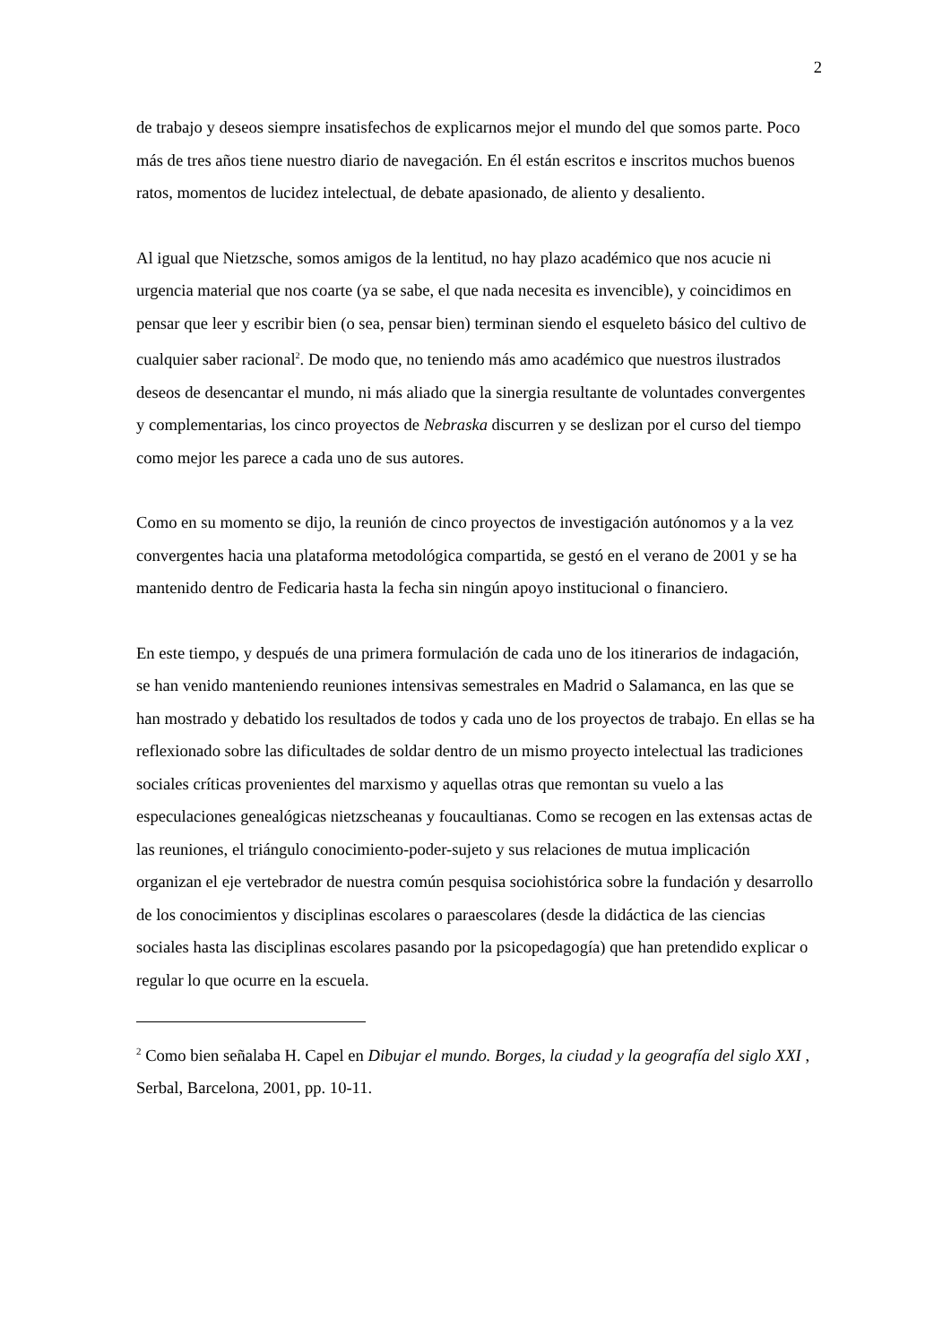2
de trabajo y deseos siempre insatisfechos de explicarnos mejor el mundo del que somos parte. Poco más de tres años tiene nuestro diario de navegación. En él están escritos e inscritos muchos buenos ratos, momentos de lucidez intelectual, de debate apasionado, de aliento y desaliento.
Al igual que Nietzsche, somos amigos de la lentitud, no hay plazo académico que nos acucie ni urgencia material que nos coarte (ya se sabe, el que nada necesita es invencible), y coincidimos en pensar que leer y escribir bien (o sea, pensar bien) terminan siendo el esqueleto básico del cultivo de cualquier saber racional<sup>2</sup>. De modo que, no teniendo más amo académico que nuestros ilustrados deseos de desencantar el mundo, ni más aliado que la sinergia resultante de voluntades convergentes y complementarias, los cinco proyectos de Nebraska discurren y se deslizan por el curso del tiempo como mejor les parece a cada uno de sus autores.
Como en su momento se dijo, la reunión de cinco proyectos de investigación autónomos y a la vez convergentes hacia una plataforma metodológica compartida, se gestó en el verano de 2001 y se ha mantenido dentro de Fedicaria hasta la fecha sin ningún apoyo institucional o financiero.
En este tiempo, y después de una primera formulación de cada uno de los itinerarios de indagación, se han venido manteniendo reuniones intensivas semestrales en Madrid o Salamanca, en las que se han mostrado y debatido los resultados de todos y cada uno de los proyectos de trabajo. En ellas se ha reflexionado sobre las dificultades de soldar dentro de un mismo proyecto intelectual las tradiciones sociales críticas provenientes del marxismo y aquellas otras que remontan su vuelo a las especulaciones genealógicas nietzscheanas y foucaultianas. Como se recogen en las extensas actas de las reuniones, el triángulo conocimiento-poder-sujeto y sus relaciones de mutua implicación organizan el eje vertebrador de nuestra común pesquisa sociohistórica sobre la fundación y desarrollo de los conocimientos y disciplinas escolares o paraescolares (desde la didáctica de las ciencias sociales hasta las disciplinas escolares pasando por la psicopedagogía) que han pretendido explicar o regular lo que ocurre en la escuela.
<sup>2</sup> Como bien señalaba H. Capel en Dibujar el mundo. Borges, la ciudad y la geografía del siglo XXI , Serbal, Barcelona, 2001, pp. 10-11.